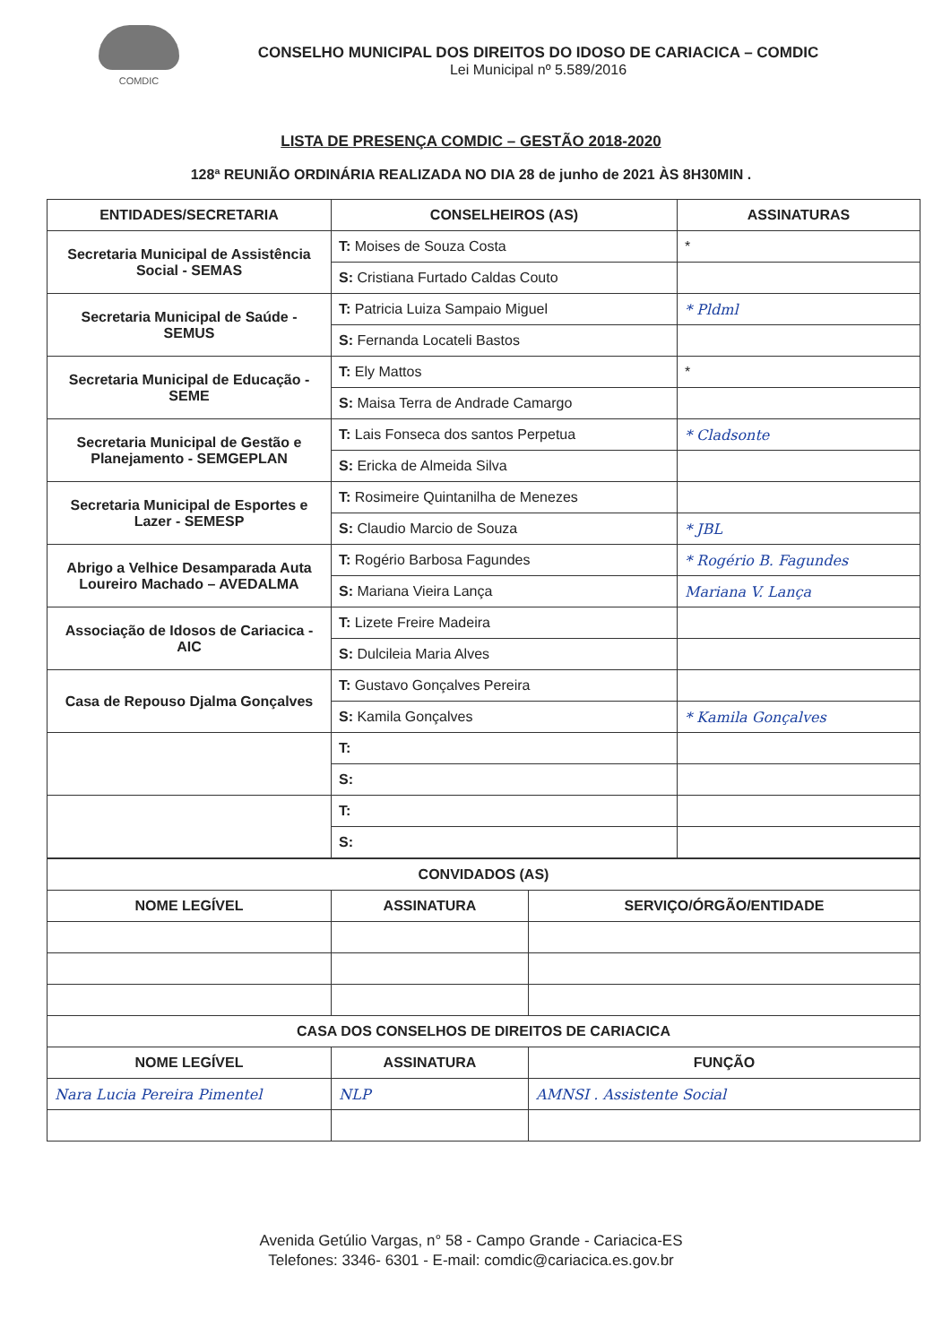COMDIC
CONSELHO MUNICIPAL DOS DIREITOS DO IDOSO DE CARIACICA – COMDIC
Lei Municipal nº 5.589/2016
LISTA DE PRESENÇA COMDIC – GESTÃO 2018-2020
128ª REUNIÃO ORDINÁRIA REALIZADA NO DIA 28 de junho de 2021 ÀS 8H30MIN .
| ENTIDADES/SECRETARIA | CONSELHEIROS (AS) | ASSINATURAS |
| --- | --- | --- |
| Secretaria Municipal de Assistência Social - SEMAS | T: Moises de Souza Costa | * |
| | S: Cristiana Furtado Caldas Couto | |
| Secretaria Municipal de Saúde - SEMUS | T: Patricia Luiza Sampaio Miguel | * Pldml |
| | S: Fernanda Locateli Bastos | |
| Secretaria Municipal de Educação - SEME | T: Ely Mattos | * |
| | S: Maisa Terra de Andrade Camargo | |
| Secretaria Municipal de Gestão e Planejamento - SEMGEPLAN | T: Lais Fonseca dos santos Perpetua | * Cladsonte |
| | S: Ericka de Almeida Silva | |
| Secretaria Municipal de Esportes e Lazer - SEMESP | T: Rosimeire Quintanilha de Menezes | |
| | S: Claudio Marcio de Souza | * JBL |
| Abrigo a Velhice Desamparada Auta Loureiro Machado – AVEDALMA | T: Rogério Barbosa Fagundes | * Rogério B. Fagundes |
| | S: Mariana Vieira Lança | Mariana V. Lança |
| Associação de Idosos de Cariacica - AIC | T: Lizete Freire Madeira | |
| | S: Dulcileia Maria Alves | |
| Casa de Repouso Djalma Gonçalves | T: Gustavo Gonçalves Pereira | |
| | S: Kamila Gonçalves | * Kamila Gonçalves |
| | T: | |
| | S: | |
| | T: | |
| | S: | |
| CONVIDADOS (AS) | | |
| --- | --- | --- |
| NOME LEGÍVEL | ASSINATURA | SERVIÇO/ÓRGÃO/ENTIDADE |
| CASA DOS CONSELHOS DE DIREITOS DE CARIACICA | | |
| NOME LEGÍVEL | ASSINATURA | FUNÇÃO |
| Nara Lucia Pereira Pimentel | NLP | AMNSI . Assistente Social |
Avenida Getúlio Vargas, n° 58 - Campo Grande - Cariacica-ES
Telefones: 3346- 6301 - E-mail: comdic@cariacica.es.gov.br